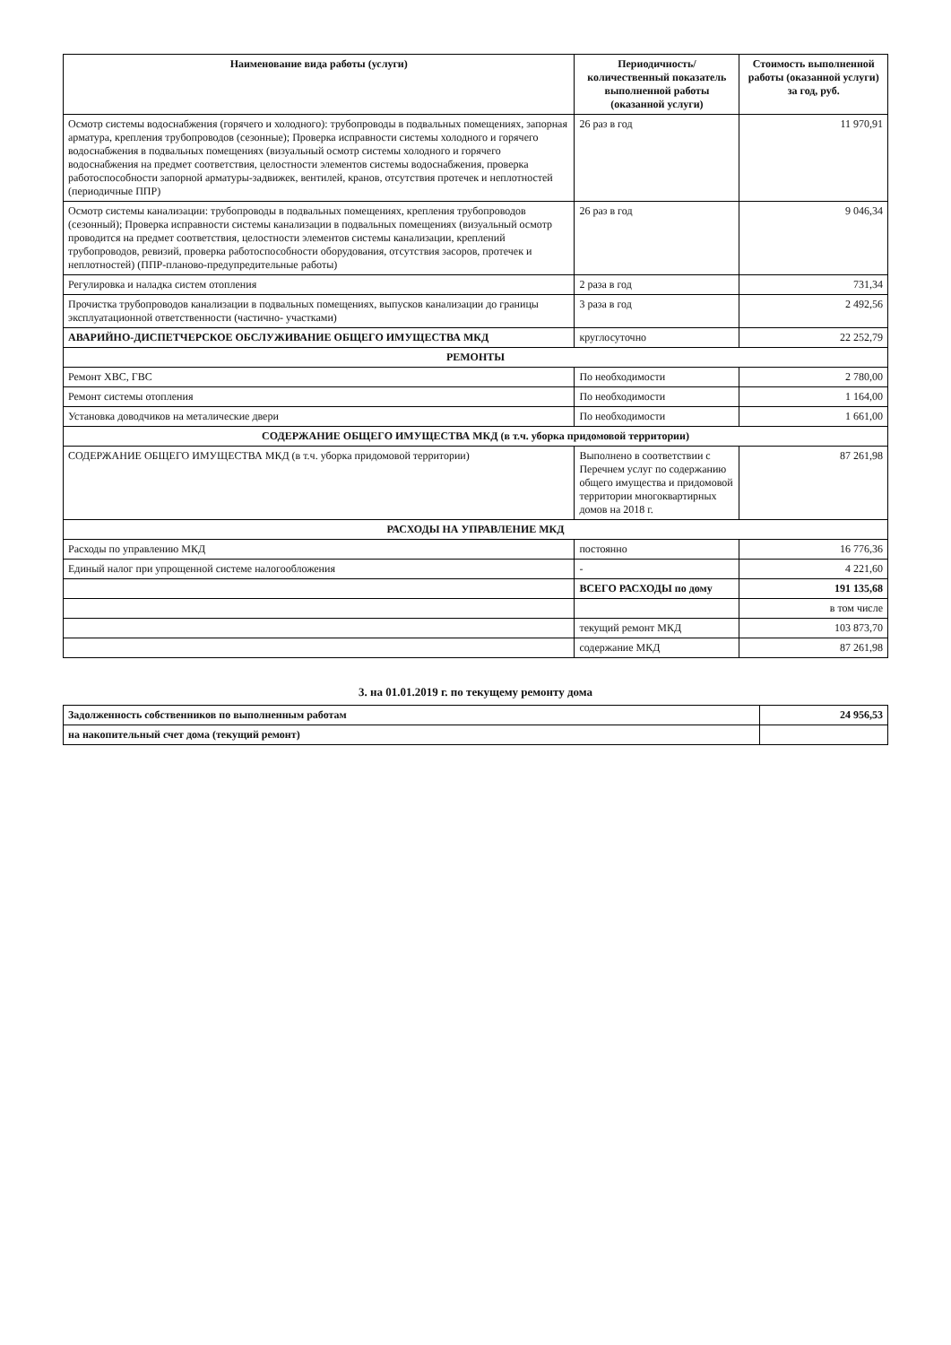| Наименование вида работы (услуги) | Периодичность/ количественный показатель выполненной работы (оказанной услуги) | Стоимость выполненной работы (оказанной услуги) за год, руб. |
| --- | --- | --- |
| Осмотр системы водоснабжения (горячего и холодного): трубопроводы в подвальных помещениях, запорная арматура, крепления трубопроводов (сезонные); Проверка исправности системы холодного и горячего водоснабжения в подвальных помещениях (визуальный осмотр системы холодного и горячего водоснабжения на предмет соответствия, целостности элементов системы водоснабжения, проверка работоспособности запорной арматуры-задвижек, вентилей, кранов, отсутствия протечек и неплотностей (периодичные ППР) | 26 раз в год | 11 970,91 |
| Осмотр системы канализации: трубопроводы в подвальных помещениях, крепления трубопроводов (сезонный); Проверка исправности системы канализации в подвальных помещениях (визуальный осмотр проводится на предмет соответствия, целостности элементов системы канализации, креплений трубопроводов, ревизий, проверка работоспособности оборудования, отсутствия засоров, протечек и неплотностей) (ППР-планово-предупредительные работы) | 26 раз в год | 9 046,34 |
| Регулировка и наладка систем отопления | 2 раза в год | 731,34 |
| Прочистка трубопроводов канализации в подвальных помещениях, выпусков канализации до границы эксплуатационной ответственности (частично- участками) | 3 раза в год | 2 492,56 |
| АВАРИЙНО-ДИСПЕТЧЕРСКОЕ ОБСЛУЖИВАНИЕ ОБЩЕГО ИМУЩЕСТВА МКД | круглосуточно | 22 252,79 |
| РЕМОНТЫ | | |
| Ремонт ХВС, ГВС | По необходимости | 2 780,00 |
| Ремонт системы отопления | По необходимости | 1 164,00 |
| Установка доводчиков на металические двери | По необходимости | 1 661,00 |
| СОДЕРЖАНИЕ ОБЩЕГО ИМУЩЕСТВА МКД (в т.ч. уборка придомовой территории) | | |
| СОДЕРЖАНИЕ ОБЩЕГО ИМУЩЕСТВА МКД (в т.ч. уборка придомовой территории) | Выполнено в соответствии с Перечнем услуг по содержанию общего имущества и придомовой территории многоквартирных домов на 2018 г. | 87 261,98 |
| РАСХОДЫ НА УПРАВЛЕНИЕ МКД | | |
| Расходы по управлению МКД | постоянно | 16 776,36 |
| Единый налог при упрощенной системе налогообложения | - | 4 221,60 |
| | ВСЕГО РАСХОДЫ по дому | 191 135,68 |
| | | в том числе |
| | текущий ремонт МКД | 103 873,70 |
| | содержание МКД | 87 261,98 |
3. на 01.01.2019 г. по текущему ремонту дома
| Задолженность собственников по выполненным работам | 24 956,53 |
| на накопительный счет дома (текущий ремонт) | |